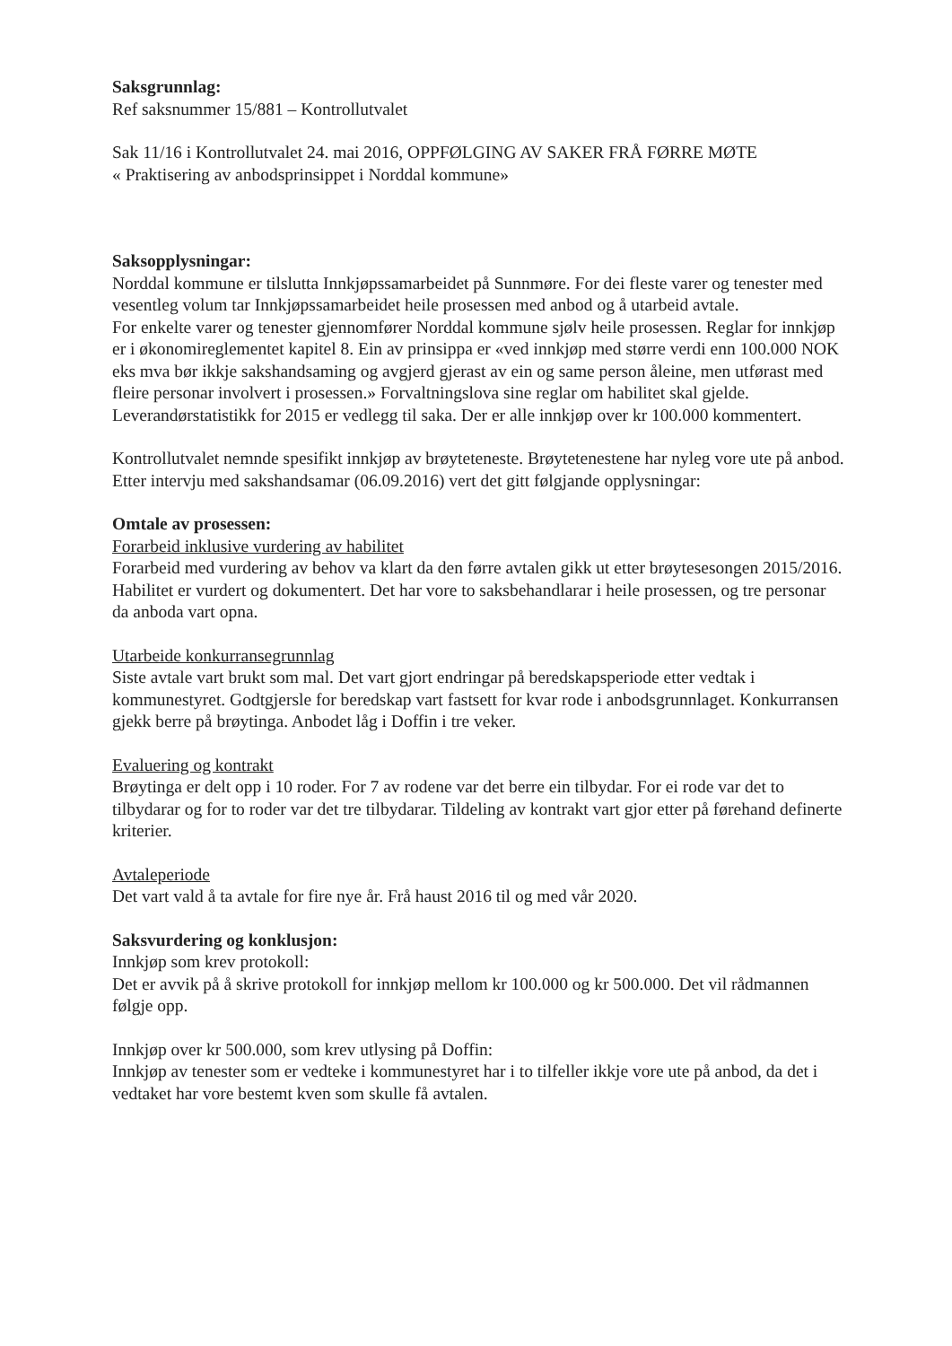Saksgrunnlag:
Ref saksnummer 15/881 – Kontrollutvalet
Sak 11/16 i Kontrollutvalet 24. mai 2016, OPPFØLGING AV SAKER FRÅ FØRRE MØTE
« Praktisering av anbodsprinsippet i Norddal kommune»
Saksopplysningar:
Norddal kommune er tilslutta Innkjøpssamarbeidet på Sunnmøre. For dei fleste varer og tenester med vesentleg volum tar Innkjøpssamarbeidet heile prosessen med anbod og å utarbeid avtale.
For enkelte varer og tenester gjennomfører Norddal kommune sjølv heile prosessen. Reglar for innkjøp er i økonomireglementet kapitel 8. Ein av prinsippa er «ved innkjøp med større verdi enn 100.000 NOK eks mva bør ikkje sakshandsaming og avgjerd gjerast av ein og same person åleine, men utførast med fleire personar involvert i prosessen.» Forvaltningslova sine reglar om habilitet skal gjelde.
Leverandørstatistikk for 2015 er vedlegg til saka. Der er alle innkjøp over kr 100.000 kommentert.
Kontrollutvalet nemnde spesifikt innkjøp av brøyteteneste. Brøytetenestene har nyleg vore ute på anbod. Etter intervju med sakshandsamar (06.09.2016) vert det gitt følgjande opplysningar:
Omtale av prosessen:
Forarbeid inklusive vurdering av habilitet
Forarbeid med vurdering av behov va klart da den førre avtalen gikk ut etter brøytesesongen 2015/2016.
Habilitet er vurdert og dokumentert. Det har vore to saksbehandlarar i heile prosessen, og tre personar da anboda vart opna.
Utarbeide konkurransegrunnlag
Siste avtale vart brukt som mal. Det vart gjort endringar på beredskapsperiode etter vedtak i kommunestyret. Godtgjersle for beredskap vart fastsett for kvar rode i anbodsgrunnlaget. Konkurransen gjekk berre på brøytinga. Anbodet låg i Doffin i tre veker.
Evaluering og kontrakt
Brøytinga er delt opp i 10 roder. For 7 av rodene var det berre ein tilbydar. For ei rode var det to tilbydarar og for to roder var det tre tilbydarar. Tildeling av kontrakt vart gjor etter på førehand definerte kriterier.
Avtaleperiode
Det vart vald å ta avtale for fire nye år. Frå haust 2016 til og med vår 2020.
Saksvurdering og konklusjon:
Innkjøp som krev protokoll:
Det er avvik på å skrive protokoll for innkjøp mellom kr 100.000 og kr 500.000. Det vil rådmannen følgje opp.
Innkjøp over kr 500.000, som krev utlysing på Doffin:
Innkjøp av tenester som er vedteke i kommunestyret har i to tilfeller ikkje vore ute på anbod, da det i vedtaket har vore bestemt kven som skulle få avtalen.